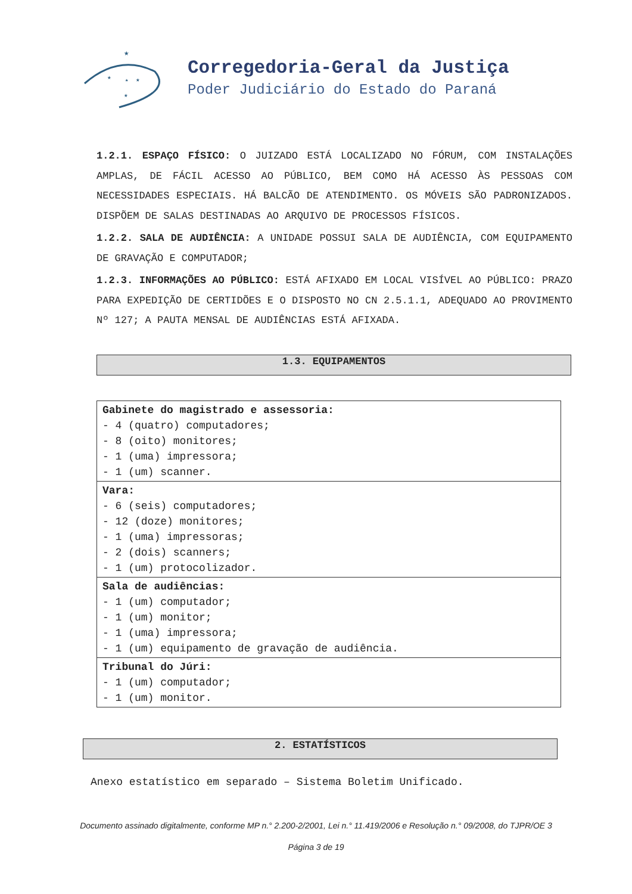★
★
★
★
★
Corregedoria-Geral da Justiça
Poder Judiciário do Estado do Paraná
1.2.1. ESPAÇO FÍSICO: O JUIZADO ESTÁ LOCALIZADO NO FÓRUM, COM INSTALAÇÕES AMPLAS, DE FÁCIL ACESSO AO PÚBLICO, BEM COMO HÁ ACESSO ÀS PESSOAS COM NECESSIDADES ESPECIAIS. HÁ BALCÃO DE ATENDIMENTO. OS MÓVEIS SÃO PADRONIZADOS. DISPÕEM DE SALAS DESTINADAS AO ARQUIVO DE PROCESSOS FÍSICOS.
1.2.2. SALA DE AUDIÊNCIA: A UNIDADE POSSUI SALA DE AUDIÊNCIA, COM EQUIPAMENTO DE GRAVAÇÃO E COMPUTADOR;
1.2.3. INFORMAÇÕES AO PÚBLICO: ESTÁ AFIXADO EM LOCAL VISÍVEL AO PÚBLICO: PRAZO PARA EXPEDIÇÃO DE CERTIDÕES E O DISPOSTO NO CN 2.5.1.1, ADEQUADO AO PROVIMENTO Nº 127; A PAUTA MENSAL DE AUDIÊNCIAS ESTÁ AFIXADA.
1.3. EQUIPAMENTOS
| Gabinete do magistrado e assessoria: - 4 (quatro) computadores; - 8 (oito) monitores; - 1 (uma) impressora; - 1 (um) scanner. |
| Vara: - 6 (seis) computadores; - 12 (doze) monitores; - 1 (uma) impressoras; - 2 (dois) scanners; - 1 (um) protocolizador. |
| Sala de audiências: - 1 (um) computador; - 1 (um) monitor; - 1 (uma) impressora; - 1 (um) equipamento de gravação de audiência. |
| Tribunal do Júri: - 1 (um) computador; - 1 (um) monitor. |
2. ESTATÍSTICOS
Anexo estatístico em separado – Sistema Boletim Unificado.
Documento assinado digitalmente, conforme MP n.° 2.200-2/2001, Lei n.° 11.419/2006 e Resolução n.° 09/2008, do TJPR/OE 3
Página 3 de 19